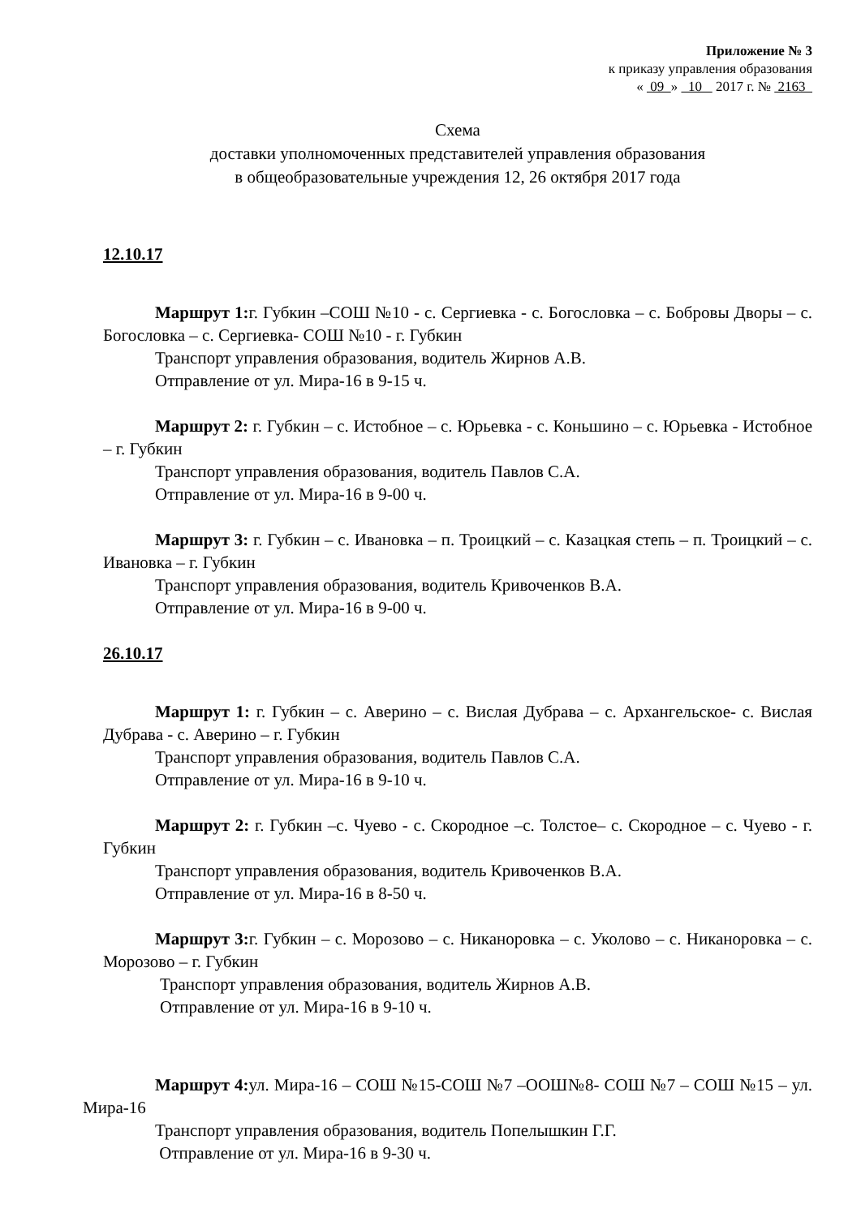Приложение № 3
к приказу управления образования
« 09 » 10 2017 г. № 2163
Схема
доставки уполномоченных представителей управления образования
в общеобразовательные учреждения 12, 26 октября 2017 года
12.10.17
Маршрут 1: г. Губкин –СОШ №10 - с. Сергиевка - с. Богословка – с. Бобровы Дворы – с. Богословка – с. Сергиевка- СОШ №10 - г. Губкин
Транспорт управления образования, водитель Жирнов А.В.
Отправление от ул. Мира-16 в 9-15 ч.
Маршрут 2: г. Губкин – с. Истобное – с. Юрьевка - с. Коньшино – с. Юрьевка - Истобное – г. Губкин
Транспорт управления образования, водитель Павлов С.А.
Отправление от ул. Мира-16 в 9-00 ч.
Маршрут 3: г. Губкин – с. Ивановка – п. Троицкий – с. Казацкая степь – п. Троицкий – с. Ивановка – г. Губкин
Транспорт управления образования, водитель Кривоченков В.А.
Отправление от ул. Мира-16 в 9-00 ч.
26.10.17
Маршрут 1: г. Губкин – с. Аверино – с. Вислая Дубрава – с. Архангельское- с. Вислая Дубрава - с. Аверино – г. Губкин
Транспорт управления образования, водитель Павлов С.А.
Отправление от ул. Мира-16 в 9-10 ч.
Маршрут 2: г. Губкин –с. Чуево - с. Скородное –с. Толстое– с. Скородное – с. Чуево - г. Губкин
Транспорт управления образования, водитель Кривоченков В.А.
Отправление от ул. Мира-16 в 8-50 ч.
Маршрут 3: г. Губкин – с. Морозово – с. Никаноровка – с. Уколово – с. Никаноровка – с. Морозово – г. Губкин
Транспорт управления образования, водитель Жирнов А.В.
Отправление от ул. Мира-16 в 9-10 ч.
Маршрут 4: ул. Мира-16 – СОШ №15-СОШ №7 –ООШ№8- СОШ №7 – СОШ №15 – ул. Мира-16
Транспорт управления образования, водитель Попелышкин Г.Г.
Отправление от ул. Мира-16 в 9-30 ч.